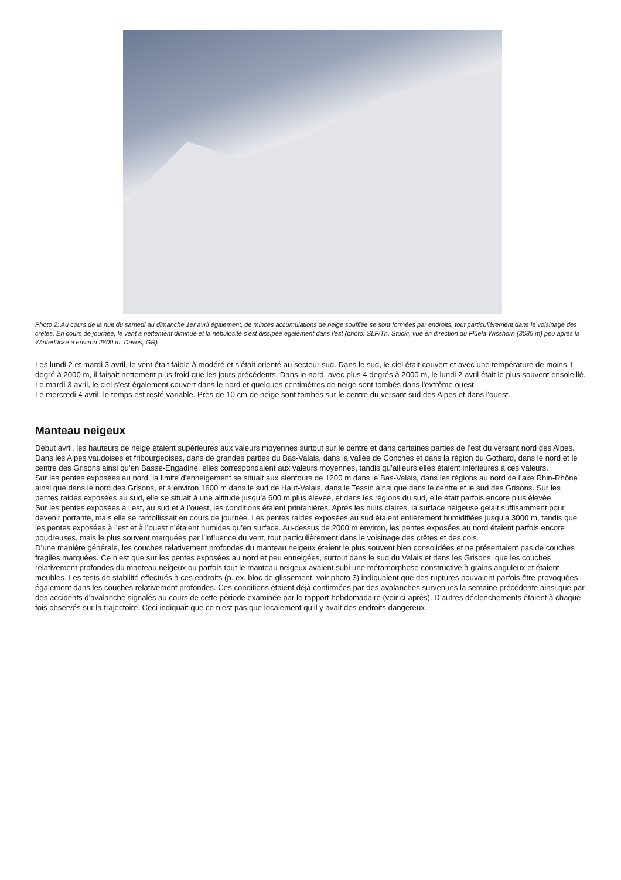Photo 2: Au cours de la nuit du samedi au dimanche 1er avril également, de minces accumulations de neige soufflée se sont formées par endroits, tout particulièrement dans le voisinage des crêtes. En cours de journée, le vent a nettement diminué et la nébulosité s’est dissipée également dans l'est (photo: SLF/Th. Stucki, vue en direction du Flüela Wisshorn (3085 m) peu après la Winterlücke à environ 2800 m, Davos, GR).
Les lundi 2 et mardi 3 avril, le vent était faible à modéré et s’était orienté au secteur sud. Dans le sud, le ciel était couvert et avec une température de moins 1 degré à 2000 m, il faisait nettement plus froid que les jours précédents. Dans le nord, avec plus 4 degrés à 2000 m, le lundi 2 avril était le plus souvent ensoleillé. Le mardi 3 avril, le ciel s’est également couvert dans le nord et quelques centimètres de neige sont tombés dans l'extrême ouest.
Le mercredi 4 avril, le temps est resté variable. Près de 10 cm de neige sont tombés sur le centre du versant sud des Alpes et dans l'ouest.
Manteau neigeux
Début avril, les hauteurs de neige étaient supérieures aux valeurs moyennes surtout sur le centre et dans certaines parties de l’est du versant nord des Alpes. Dans les Alpes vaudoises et fribourgeoises, dans de grandes parties du Bas-Valais, dans la vallée de Conches et dans la région du Gothard, dans le nord et le centre des Grisons ainsi qu’en Basse-Engadine, elles correspondaient aux valeurs moyennes, tandis qu’ailleurs elles étaient inférieures à ces valeurs.
Sur les pentes exposées au nord, la limite d'enneigement se situait aux alentours de 1200 m dans le Bas-Valais, dans les régions au nord de l’axe Rhin-Rhône ainsi que dans le nord des Grisons, et à environ 1600 m dans le sud de Haut-Valais, dans le Tessin ainsi que dans le centre et le sud des Grisons. Sur les pentes raides exposées au sud, elle se situait à une altitude jusqu’à 600 m plus élevée, et dans les régions du sud, elle était parfois encore plus élevée.
Sur les pentes exposées à l’est, au sud et à l’ouest, les conditions étaient printanières. Après les nuits claires, la surface neigeuse gelait suffisamment pour devenir portante, mais elle se ramollissait en cours de journée. Les pentes raides exposées au sud étaient entièrement humidifiées jusqu’à 3000 m, tandis que les pentes exposées à l’est et à l’ouest n’étaient humides qu’en surface. Au-dessus de 2000 m environ, les pentes exposées au nord étaient parfois encore poudreuses, mais le plus souvent marquées par l’influence du vent, tout particulièrement dans le voisinage des crêtes et des cols.
D’une manière générale, les couches relativement profondes du manteau neigeux étaient le plus souvent bien consolidées et ne présentaient pas de couches fragiles marquées. Ce n’est que sur les pentes exposées au nord et peu enneigées, surtout dans le sud du Valais et dans les Grisons, que les couches relativement profondes du manteau neigeux ou parfois tout le manteau neigeux avaient subi une métamorphose constructive à grains anguleux et étaient meubles. Les tests de stabilité effectués à ces endroits (p. ex. bloc de glissement, voir photo 3) indiquaient que des ruptures pouvaient parfois être provoquées également dans les couches relativement profondes. Ces conditions étaient déjà confirmées par des avalanches survenues la semaine précédente ainsi que par des accidents d'avalanche signalés au cours de cette période examinée par le rapport hebdomadaire (voir ci-après). D’autres déclenchements étaient à chaque fois observés sur la trajectoire. Ceci indiquait que ce n’est pas que localement qu’il y avait des endroits dangereux.